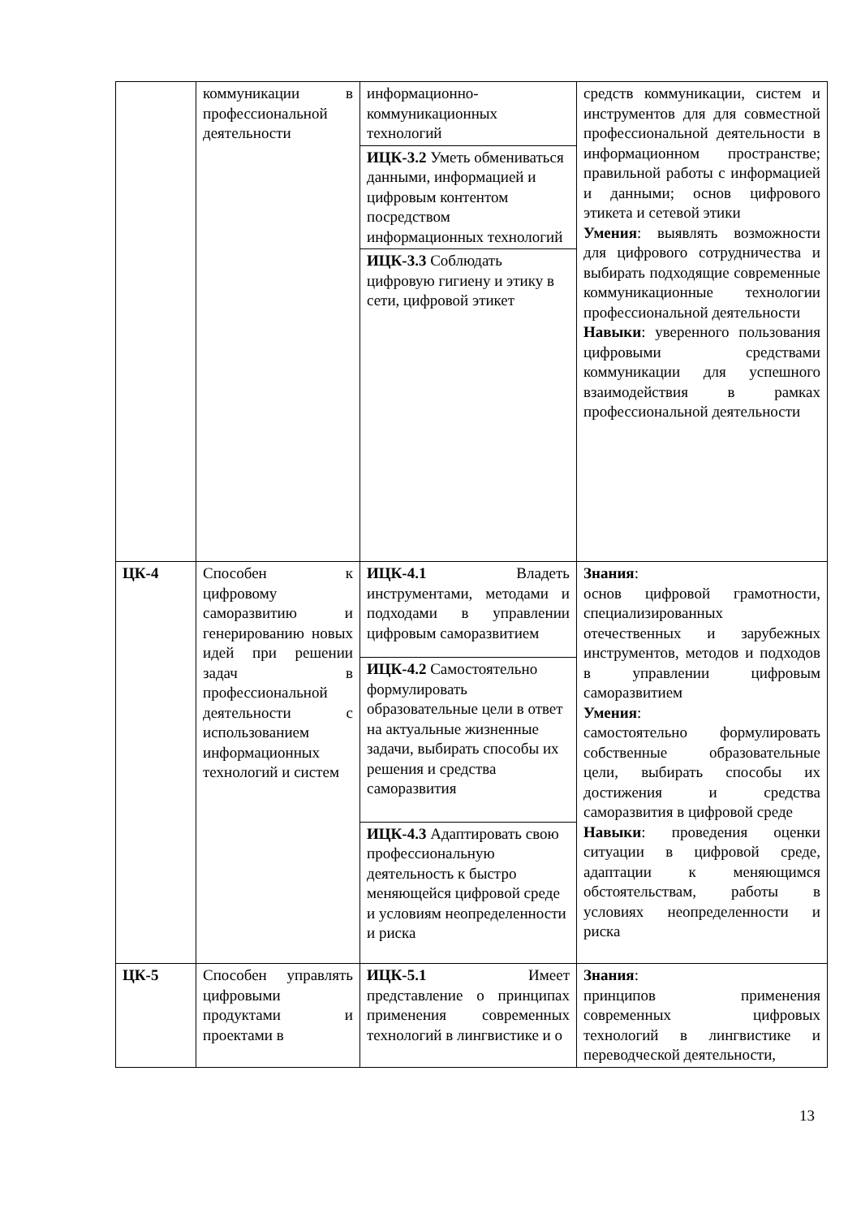| | коммуникации в профессиональной деятельности | информационно-коммуникационных технологий | средств коммуникации, систем и инструментов для для совместной профессиональной деятельности в информационном пространстве; правильной работы с информацией и данными; основ цифрового этикета и сетевой этики Умения : выявлять возможности для цифрового сотрудничества и выбирать подходящие современные коммуникационные технологии профессиональной деятельности Навыки : уверенного пользования цифровыми средствами коммуникации для успешного взаимодействия в рамках профессиональной деятельности |
| | | ИЦК-3.2 Уметь обмениваться данными, информацией и цифровым контентом посредством информационных технологий | |
| | | ИЦК-3.3 Соблюдать цифровую гигиену и этику в сети, цифровой этикет | |
| ЦК-4 | Способен к цифровому саморазвитию и генерированию новых идей при решении задач в профессиональной деятельности с использованием информационных технологий и систем | ИЦК-4.1 Владеть инструментами, методами и подходами в управлении цифровым саморазвитием | Знания : основ цифровой грамотности, специализированных отечественных и зарубежных инструментов, методов и подходов в управлении цифровым саморазвитием Умения : самостоятельно формулировать собственные образовательные цели, выбирать способы их достижения и средства саморазвития в цифровой среде Навыки : проведения оценки ситуации в цифровой среде, адаптации к меняющимся обстоятельствам, работы в условиях неопределенности и риска |
| | | ИЦК-4.2 Самостоятельно формулировать образовательные цели в ответ на актуальные жизненные задачи, выбирать способы их решения и средства саморазвития | |
| | | ИЦК-4.3 Адаптировать свою профессиональную деятельность к быстро меняющейся цифровой среде и условиям неопределенности и риска | |
| ЦК-5 | Способен управлять цифровыми продуктами и проектами в | ИЦК-5.1 Имеет представление о принципах применения современных технологий в лингвистике и о | Знания : принципов применения современных цифровых технологий в лингвистике и переводческой деятельности, |
13